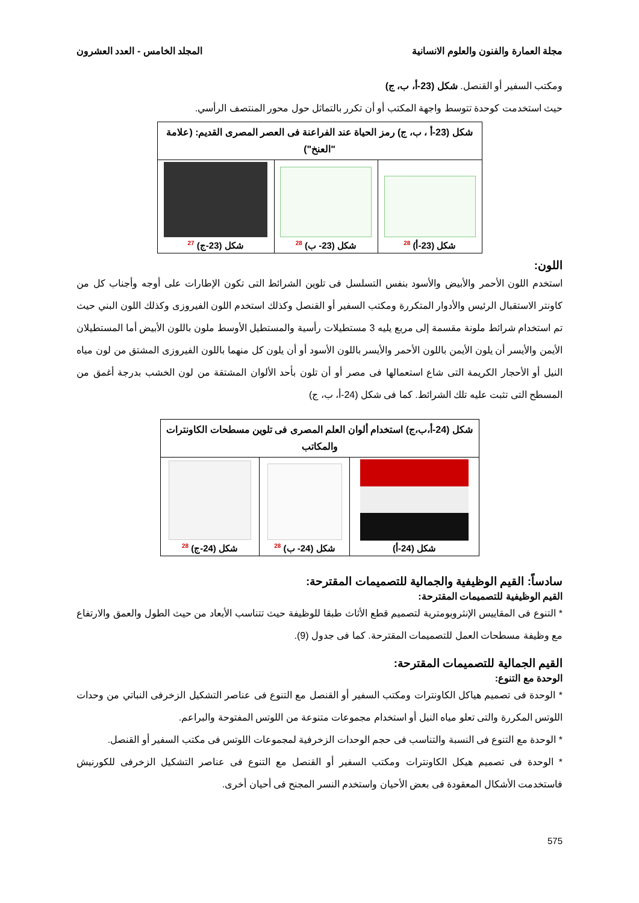مجلة العمارة والفنون والعلوم الانسانية المجلد الخامس - العدد العشرون
ومكتب السفير أو القنصل. شكل (23-أ، ب، ج)
حيث استخدمت كوحدة تتوسط واجهة المكتب أو أن تكرر بالتماثل حول محور المنتصف الرأسي.
| شكل (23-أ ، ب، ج) رمز الحياة عند الفراعنة فى العصر المصرى القديم: (علامة "العنخ") | | |
| --- | --- | --- |
| شكل (23-أ) <sup>28</sup> | شكل (23- ب) <sup>28</sup> | شكل (23-ج) <sup>27</sup> |
اللون:
استخدم اللون الأحمر والأبيض والأسود بنفس التسلسل فى تلوين الشرائط التى تكون الإطارات على أوجه وأجناب كل من كاونتر الاستقبال الرئيس والأدوار المتكررة ومكتب السفير أو القنصل وكذلك استخدم اللون الفيروزى وكذلك اللون البني حيث تم استخدام شرائط ملونة مقسمة إلى مربع يليه 3 مستطيلات رأسية والمستطيل الأوسط ملون باللون الأبيض أما المستطيلان الأيمن والأيسر أن يلون الأيمن باللون الأحمر والأيسر باللون الأسود أو أن يلون كل منهما باللون الفيروزى المشتق من لون مياه النيل أو الأحجار الكريمة التى شاع استعمالها فى مصر أو أن تلون بأحد الألوان المشتقة من لون الخشب بدرجة أغمق من المسطح التى تثبت عليه تلك الشرائط. كما فى شكل (24-أ، ب، ج)
| شكل (24-أ،ب،ج) استخدام ألوان العلم المصرى فى تلوين مسطحات الكاونترات والمكاتب | | |
| --- | --- | --- |
| شكل (24-أ) | شكل (24- ب) <sup>28</sup> | شكل (24-ج) <sup>28</sup> |
سادساً: القيم الوظيفية والجمالية للتصميمات المقترحة:
القيم الوظيفية للتصميمات المقترحة:
* التنوع فى المقاييس الإنثروبومترية لتصميم قطع الأثاث طبقا للوظيفة حيث تتناسب الأبعاد من حيث الطول والعمق والارتفاع مع وظيفة مسطحات العمل للتصميمات المقترحة. كما فى جدول (9).
القيم الجمالية للتصميمات المقترحة:
الوحدة مع التنوع:
* الوحدة فى تصميم هياكل الكاونترات ومكتب السفير أو القنصل مع التنوع فى عناصر التشكيل الزخرفى النباتي من وحدات اللوتس المكررة والتى تعلو مياه النيل أو استخدام مجموعات متنوعة من اللوتس المفتوحة والبراعم.
* الوحدة مع التنوع فى النسبة والتناسب فى حجم الوحدات الزخرفية لمجموعات اللوتس فى مكتب السفير أو القنصل.
* الوحدة فى تصميم هيكل الكاونترات ومكتب السفير أو القنصل مع التنوع فى عناصر التشكيل الزخرفى للكورنيش فاستخدمت الأشكال المعقودة فى بعض الأحيان واستخدم النسر المجنح فى أحيان أخرى.
575